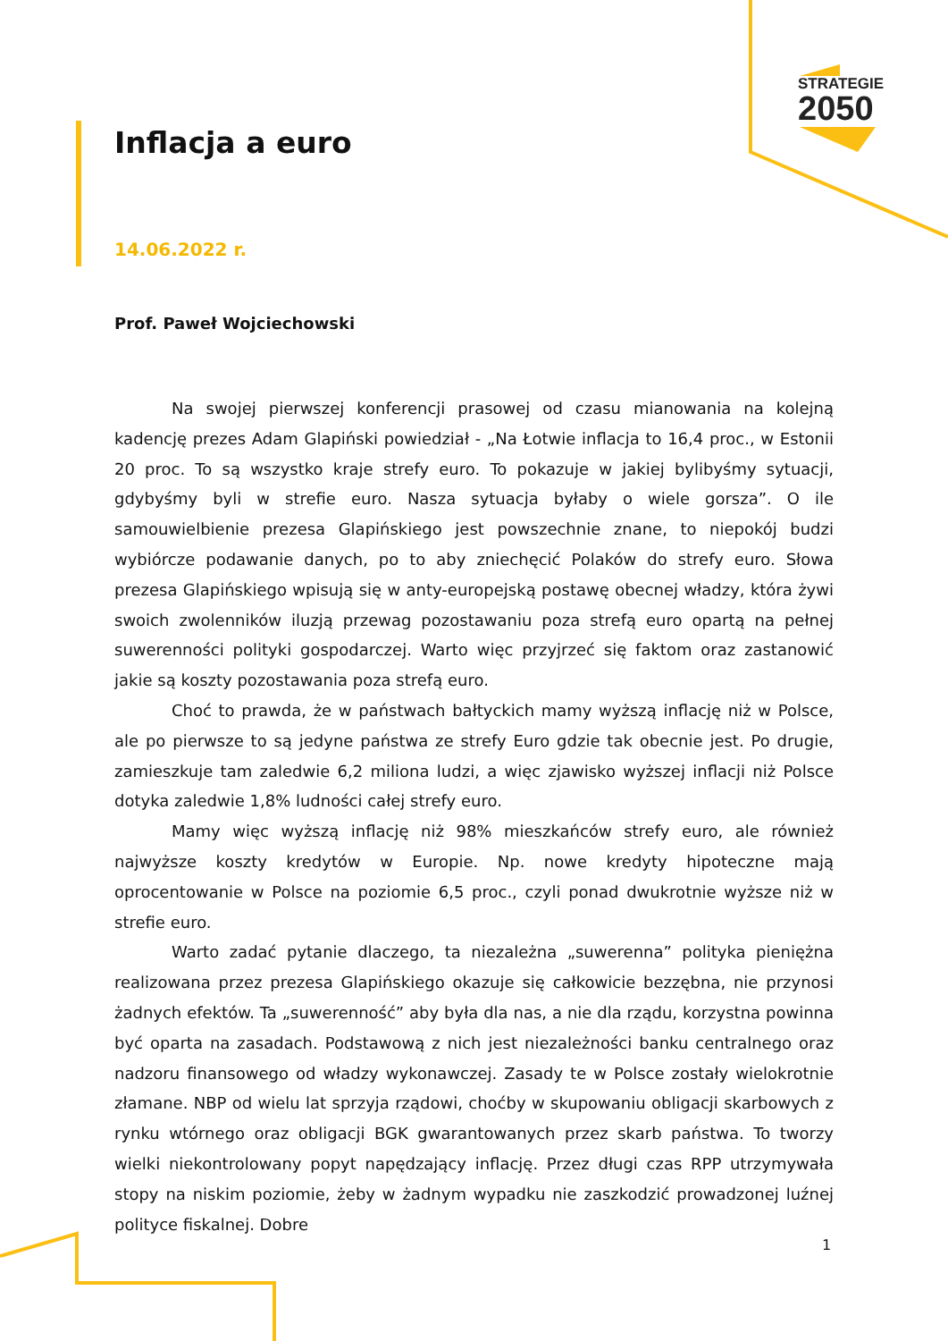STRATEGIE
2050
Inflacja a euro
14.06.2022 r.
Prof. Paweł Wojciechowski
Na swojej pierwszej konferencji prasowej od czasu mianowania na kolejną kadencję prezes Adam Glapiński powiedział - „Na Łotwie inflacja to 16,4 proc., w Estonii 20 proc. To są wszystko kraje strefy euro. To pokazuje w jakiej bylibyśmy sytuacji, gdybyśmy byli w strefie euro. Nasza sytuacja byłaby o wiele gorsza”. O ile samouwielbienie prezesa Glapińskiego jest powszechnie znane, to niepokój budzi wybiórcze podawanie danych, po to aby zniechęcić Polaków do strefy euro. Słowa prezesa Glapińskiego wpisują się w anty-europejską postawę obecnej władzy, która żywi swoich zwolenników iluzją przewag pozostawaniu poza strefą euro opartą na pełnej suwerenności polityki gospodarczej. Warto więc przyjrzeć się faktom oraz zastanowić jakie są koszty pozostawania poza strefą euro.
Choć to prawda, że w państwach bałtyckich mamy wyższą inflację niż w Polsce, ale po pierwsze to są jedyne państwa ze strefy Euro gdzie tak obecnie jest. Po drugie, zamieszkuje tam zaledwie 6,2 miliona ludzi, a więc zjawisko wyższej inflacji niż Polsce dotyka zaledwie 1,8% ludności całej strefy euro.
Mamy więc wyższą inflację niż 98% mieszkańców strefy euro, ale również najwyższe koszty kredytów w Europie. Np. nowe kredyty hipoteczne mają oprocentowanie w Polsce na poziomie 6,5 proc., czyli ponad dwukrotnie wyższe niż w strefie euro.
Warto zadać pytanie dlaczego, ta niezależna „suwerenna” polityka pieniężna realizowana przez prezesa Glapińskiego okazuje się całkowicie bezzębna, nie przynosi żadnych efektów. Ta „suwerenność” aby była dla nas, a nie dla rządu, korzystna powinna być oparta na zasadach. Podstawową z nich jest niezależności banku centralnego oraz nadzoru finansowego od władzy wykonawczej. Zasady te w Polsce zostały wielokrotnie złamane. NBP od wielu lat sprzyja rządowi, choćby w skupowaniu obligacji skarbowych z rynku wtórnego oraz obligacji BGK gwarantowanych przez skarb państwa. To tworzy wielki niekontrolowany popyt napędzający inflację. Przez długi czas RPP utrzymywała stopy na niskim poziomie, żeby w żadnym wypadku nie zaszkodzić prowadzonej luźnej polityce fiskalnej. Dobre
1